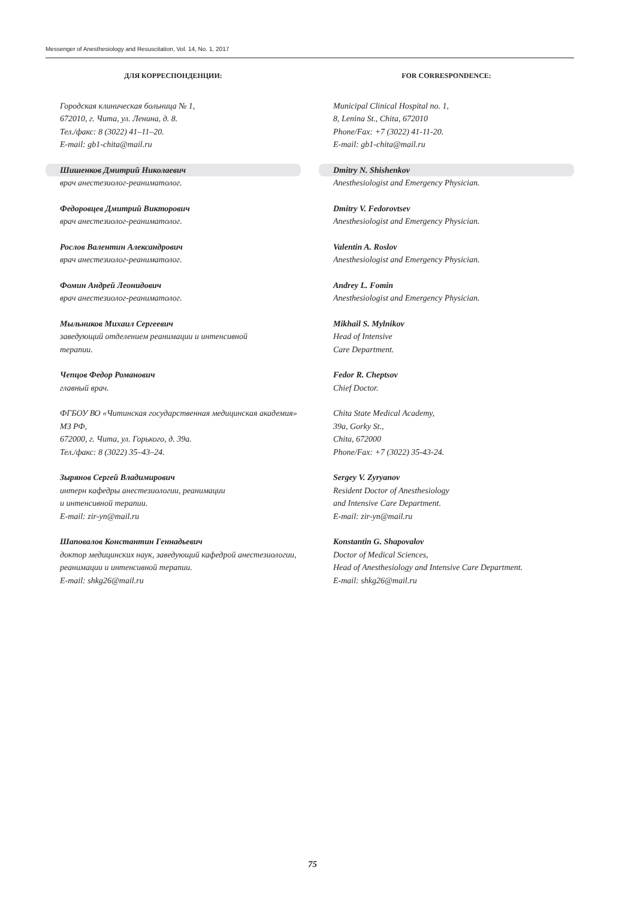Messenger of Anesthesiology and Resuscitation, Vol. 14, No. 1, 2017
ДЛЯ КОРРЕСПОНДЕНЦИИ:
Городская клиническая больница № 1,
672010, г. Чита, ул. Ленина, д. 8.
Тел./факс: 8 (3022) 41–11–20.
E-mail: gb1-chita@mail.ru
Шишенков Дмитрий Николаевич
врач анестезиолог-реаниматолог.
Федоровцев Дмитрий Викторович
врач анестезиолог-реаниматолог.
Рослов Валентин Александрович
врач анестезиолог-реаниматолог.
Фомин Андрей Леонидович
врач анестезиолог-реаниматолог.
Мыльников Михаил Сергеевич
заведующий отделением реанимации и интенсивной
терапии.
Чепцов Федор Романович
главный врач.
ФГБОУ ВО «Читинская государственная медицинская академия» МЗ РФ,
672000, г. Чита, ул. Горького, д. 39а.
Тел./факс: 8 (3022) 35–43–24.
Зырянов Сергей Владимирович
интерн кафедры анестезиологии, реанимации
и интенсивной терапии.
E-mail: zir-yn@mail.ru
Шаповалов Константин Геннадьевич
доктор медицинских наук, заведующий кафедрой анестезиологии, реанимации и интенсивной терапии.
E-mail: shkg26@mail.ru
FOR CORRESPONDENCE:
Municipal Clinical Hospital no. 1,
8, Lenina St., Chita, 672010
Phone/Fax: +7 (3022) 41-11-20.
E-mail: gb1-chita@mail.ru
Dmitry N. Shishenkov
Anesthesiologist and Emergency Physician.
Dmitry V. Fedorovtsev
Anesthesiologist and Emergency Physician.
Valentin A. Roslov
Anesthesiologist and Emergency Physician.
Andrey L. Fomin
Anesthesiologist and Emergency Physician.
Mikhail S. Mylnikov
Head of Intensive
Care Department.
Fedor R. Cheptsov
Chief Doctor.
Chita State Medical Academy,
39a, Gorky St.,
Chita, 672000
Phone/Fax: +7 (3022) 35-43-24.
Sergey V. Zyryanov
Resident Doctor of Anesthesiology
and Intensive Care Department.
E-mail: zir-yn@mail.ru
Konstantin G. Shapovalov
Doctor of Medical Sciences,
Head of Anesthesiology and Intensive Care Department.
E-mail: shkg26@mail.ru
75